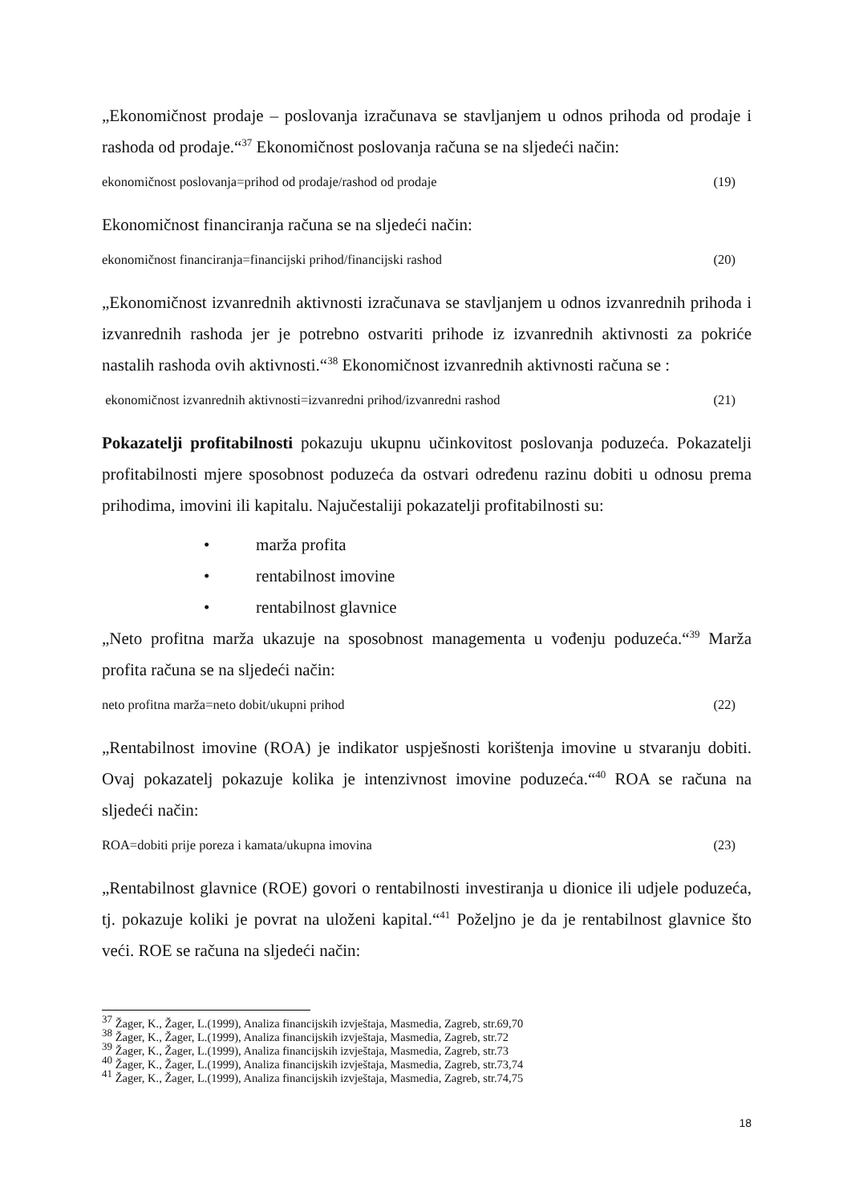„Ekonomičnost prodaje – poslovanja izračunava se stavljanjem u odnos prihoda od prodaje i rashoda od prodaje.“<sup>37</sup> Ekonomičnost poslovanja računa se na sljedeći način:
ekonomičnost poslovanja=prihod od prodaje/rashod od prodaje (19)
Ekonomičnost financiranja računa se na sljedeći način:
ekonomičnost financiranja=financijski prihod/financijski rashod (20)
„Ekonomičnost izvanrednih aktivnosti izračunava se stavljanjem u odnos izvanrednih prihoda i izvanrednih rashoda jer je potrebno ostvariti prihode iz izvanrednih aktivnosti za pokriće nastalih rashoda ovih aktivnosti.“<sup>38</sup> Ekonomičnost izvanrednih aktivnosti računa se :
ekonomičnost izvanrednih aktivnosti=izvanredni prihod/izvanredni rashod (21)
Pokazatelji profitabilnosti pokazuju ukupnu učinkovitost poslovanja poduzeća. Pokazatelji profitabilnosti mjere sposobnost poduzeća da ostvari određenu razinu dobiti u odnosu prema prihodima, imovini ili kapitalu. Najučestaliji pokazatelji profitabilnosti su:
• marža profita
• rentabilnost imovine
• rentabilnost glavnice
„Neto profitna marža ukazuje na sposobnost managementa u vođenju poduzeća.“<sup>39</sup> Marža profita računa se na sljedeći način:
neto profitna marža=neto dobit/ukupni prihod (22)
„Rentabilnost imovine (ROA) je indikator uspješnosti korištenja imovine u stvaranju dobiti. Ovaj pokazatelj pokazuje kolika je intenzivnost imovine poduzeća.“<sup>40</sup> ROA se računa na sljedeći način:
ROA=dobiti prije poreza i kamata/ukupna imovina (23)
„Rentabilnost glavnice (ROE) govori o rentabilnosti investiranja u dionice ili udjele poduzeća, tj. pokazuje koliki je povrat na uloženi kapital.“<sup>41</sup> Poželjno je da je rentabilnost glavnice što veći. ROE se računa na sljedeći način:
<sup>37</sup> Žager, K., Žager, L.(1999), Analiza financijskih izvještaja, Masmedia, Zagreb, str.69,70
<sup>38</sup> Žager, K., Žager, L.(1999), Analiza financijskih izvještaja, Masmedia, Zagreb, str.72
<sup>39</sup> Žager, K., Žager, L.(1999), Analiza financijskih izvještaja, Masmedia, Zagreb, str.73
<sup>40</sup> Žager, K., Žager, L.(1999), Analiza financijskih izvještaja, Masmedia, Zagreb, str.73,74
<sup>41</sup> Žager, K., Žager, L.(1999), Analiza financijskih izvještaja, Masmedia, Zagreb, str.74,75
18